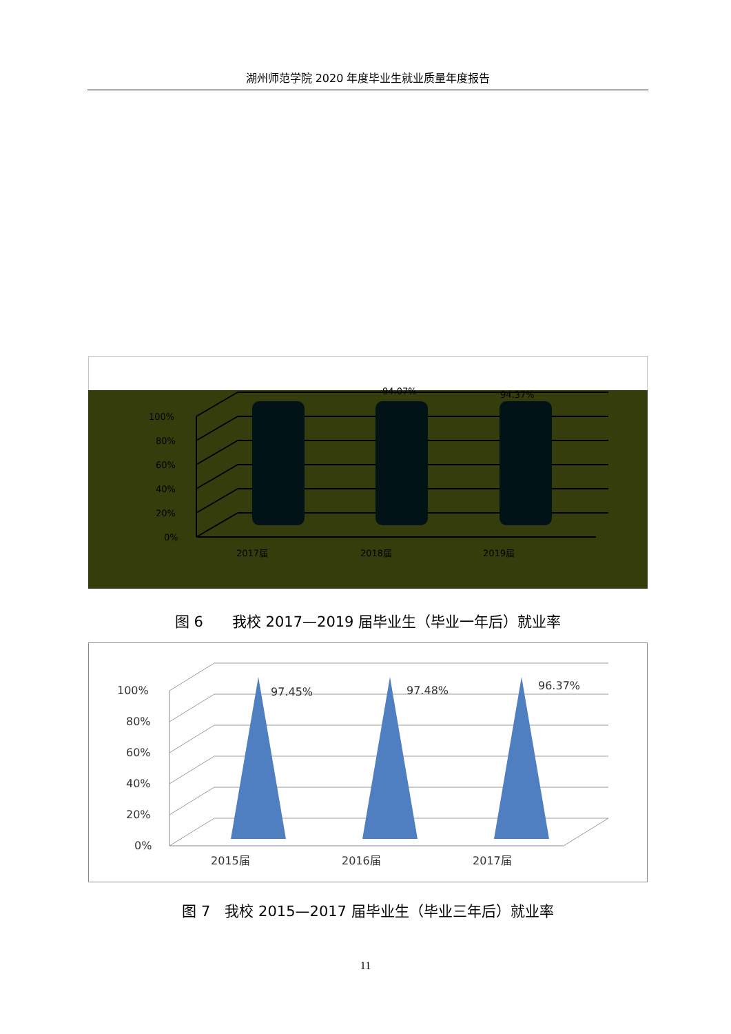湖州师范学院 2020 年度毕业生就业质量年度报告
100%
80%
60%
40%
20%
0%
2017届
2018届
2019届
94.07%
94.37%
图 6　　我校 2017—2019 届毕业生（毕业一年后）就业率
100%
80%
60%
40%
20%
0%
2015届
2016届
2017届
97.45%
97.48%
96.37%
图 7　我校 2015—2017 届毕业生（毕业三年后）就业率
11